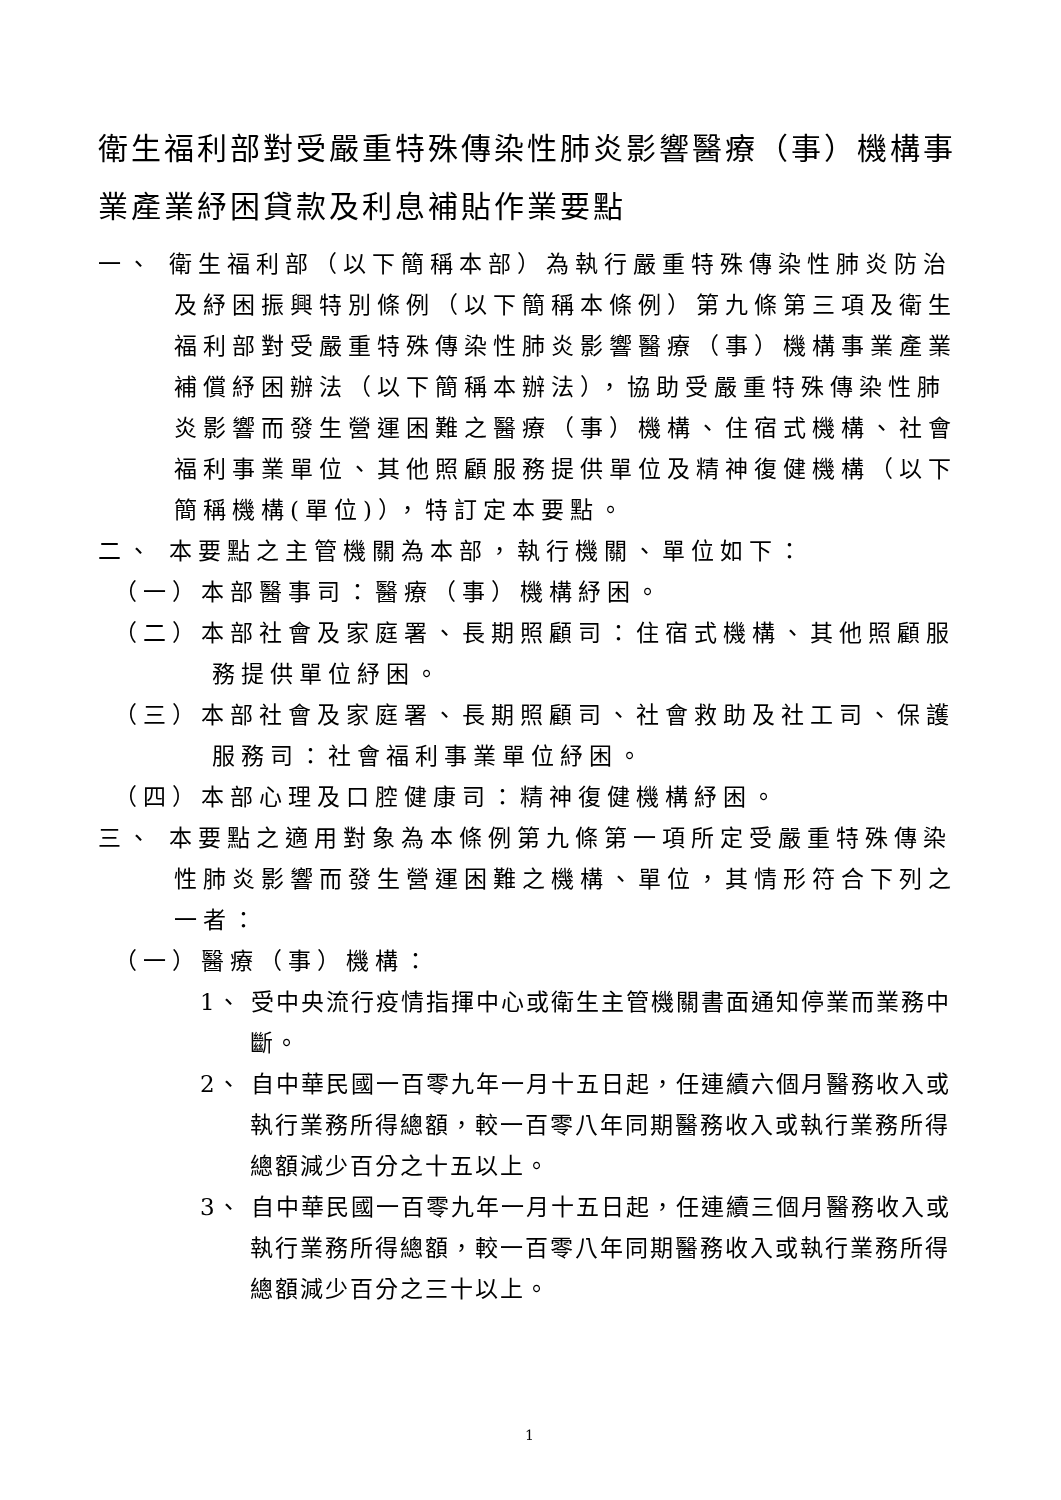衛生福利部對受嚴重特殊傳染性肺炎影響醫療（事）機構事業產業紓困貸款及利息補貼作業要點
一、 衛生福利部（以下簡稱本部）為執行嚴重特殊傳染性肺炎防治及紓困振興特別條例（以下簡稱本條例）第九條第三項及衛生福利部對受嚴重特殊傳染性肺炎影響醫療（事）機構事業產業補償紓困辦法（以下簡稱本辦法），協助受嚴重特殊傳染性肺炎影響而發生營運困難之醫療（事）機構、住宿式機構、社會福利事業單位、其他照顧服務提供單位及精神復健機構（以下簡稱機構(單位)），特訂定本要點。
二、 本要點之主管機關為本部，執行機關、單位如下：
（一）本部醫事司：醫療（事）機構紓困。
（二）本部社會及家庭署、長期照顧司：住宿式機構、其他照顧服務提供單位紓困。
（三）本部社會及家庭署、長期照顧司、社會救助及社工司、保護服務司：社會福利事業單位紓困。
（四）本部心理及口腔健康司：精神復健機構紓困。
三、 本要點之適用對象為本條例第九條第一項所定受嚴重特殊傳染性肺炎影響而發生營運困難之機構、單位，其情形符合下列之一者：
（一）醫療（事）機構：
1、 受中央流行疫情指揮中心或衛生主管機關書面通知停業而業務中斷。
2、 自中華民國一百零九年一月十五日起，任連續六個月醫務收入或執行業務所得總額，較一百零八年同期醫務收入或執行業務所得總額減少百分之十五以上。
3、 自中華民國一百零九年一月十五日起，任連續三個月醫務收入或執行業務所得總額，較一百零八年同期醫務收入或執行業務所得總額減少百分之三十以上。
1